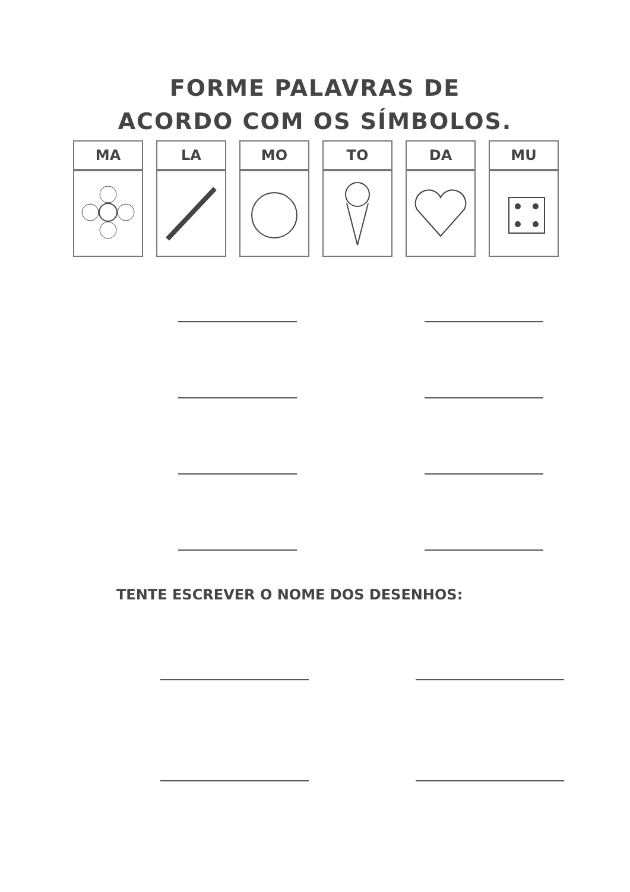FORME PALAVRAS DE
ACORDO COM OS SÍMBOLOS.
| MA | LA | MO | TO | DA | MU |
| --- | --- | --- | --- | --- | --- |
TENTE ESCREVER O NOME DOS DESENHOS: